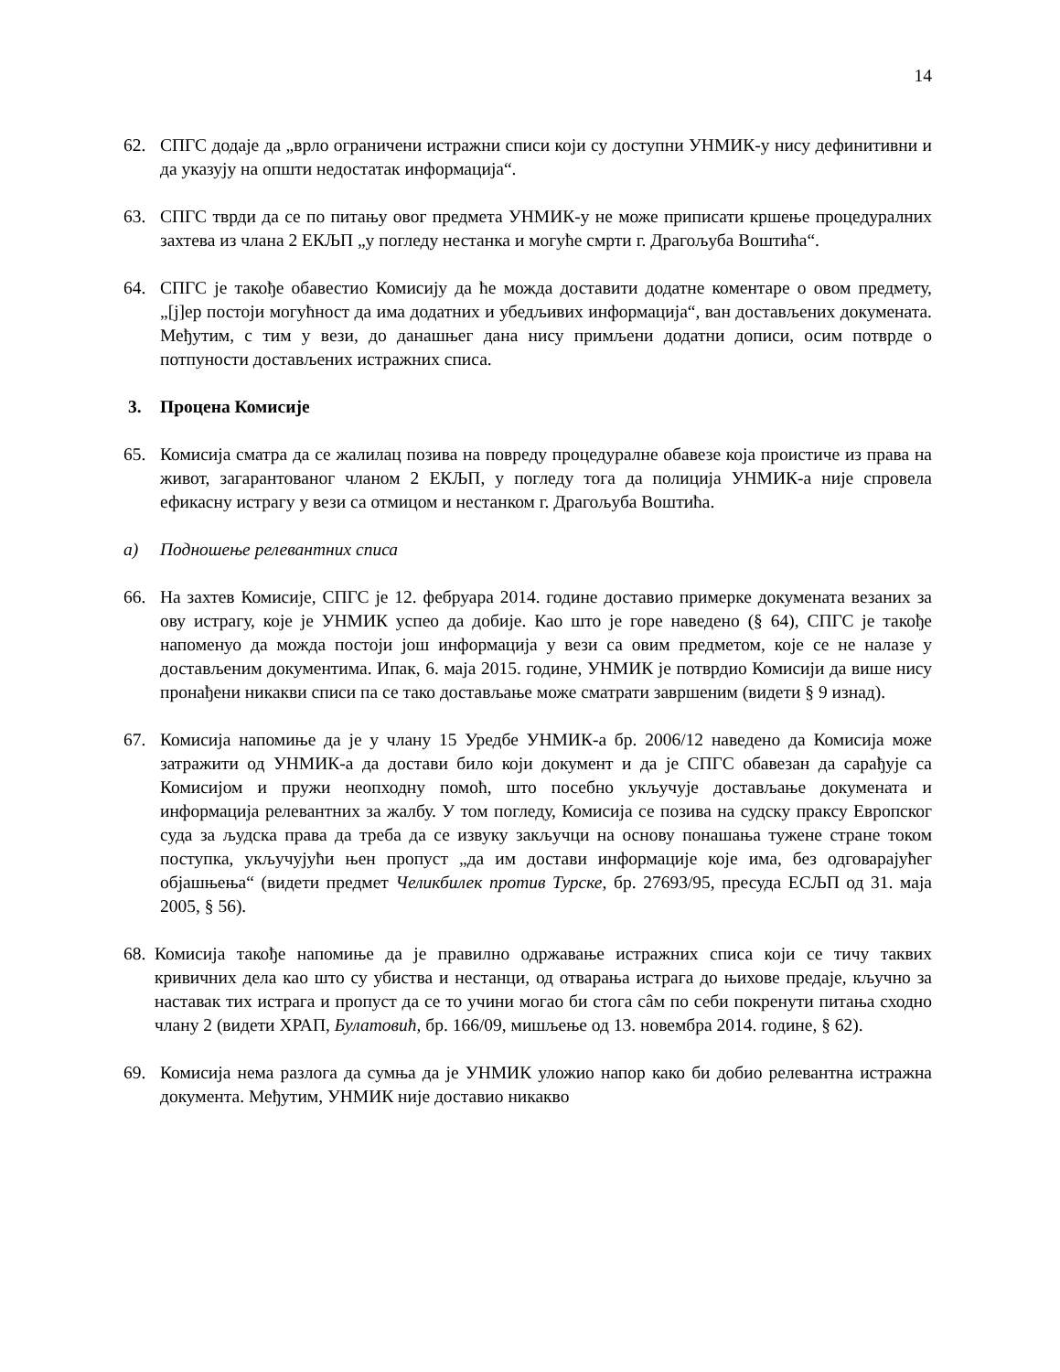14
62. СПГС додаје да „врло ограничени истражни списи који су доступни УНМИК-у нису дефинитивни и да указују на општи недостатак информација“.
63. СПГС тврди да се по питању овог предмета УНМИК-у не може приписати кршење процедуралних захтева из члана 2 ЕКЉП „у погледу нестанка и могуће смрти г. Драгољуба Воштића“.
64. СПГС је такође обавестио Комисију да ће можда доставити додатне коментаре о овом предмету, „[ј]ер постоји могућност да има додатних и убедљивих информација“, ван достављених докумената. Међутим, с тим у вези, до данашњег дана нису примљени додатни дописи, осим потврде о потпуности достављених истражних списа.
3. Процена Комисије
65. Комисија сматра да се жалилац позива на повреду процедуралне обавезе која проистиче из права на живот, загарантованог чланом 2 ЕКЉП, у погледу тога да полиција УНМИК-а није спровела ефикасну истрагу у вези са отмицом и нестанком г. Драгољуба Воштића.
a) Подношење релевантних списа
66. На захтев Комисије, СПГС је 12. фебруара 2014. године доставио примерке докумената везаних за ову истрагу, које је УНМИК успео да добије. Као што је горе наведено (§ 64), СПГС је такође напоменуо да можда постоји још информација у вези са овим предметом, које се не налазе у достављеним документима. Ипак, 6. маја 2015. године, УНМИК је потврдио Комисији да више нису пронађени никакви списи па се тако достављање може сматрати завршеним (видети § 9 изнад).
67. Комисија напомиње да је у члану 15 Уредбе УНМИК-а бр. 2006/12 наведено да Комисија може затражити од УНМИК-а да достави било који документ и да је СПГС обавезан да сарађује са Комисијом и пружи неопходну помоћ, што посебно укључује достављање докумената и информација релевантних за жалбу. У том погледу, Комисија се позива на судску праксу Европског суда за људска права да треба да се извуку закључци на основу понашања тужене стране током поступка, укључујући њен пропуст „да им достави информације које има, без одговарајућег објашњења“ (видети предмет Челикбилек против Турске, бр. 27693/95, пресуда ЕСЉП од 31. маја 2005, § 56).
68.
Комисија такође напомиње да је правилно одржавање истражних списа који се тичу таквих кривичних дела као што су убиства и нестанци, од отварања истрага до њихове предаје, кључно за наставак тих истрага и пропуст да се то учини могао би стога сâм по себи покренути питања сходно члану 2 (видети ХРАП, Булатовић, бр. 166/09, мишљење од 13. новембра 2014. године, § 62).
69. Комисија нема разлога да сумња да је УНМИК уложио напор како би добио релевантна истражна документа. Међутим, УНМИК није доставио никакво